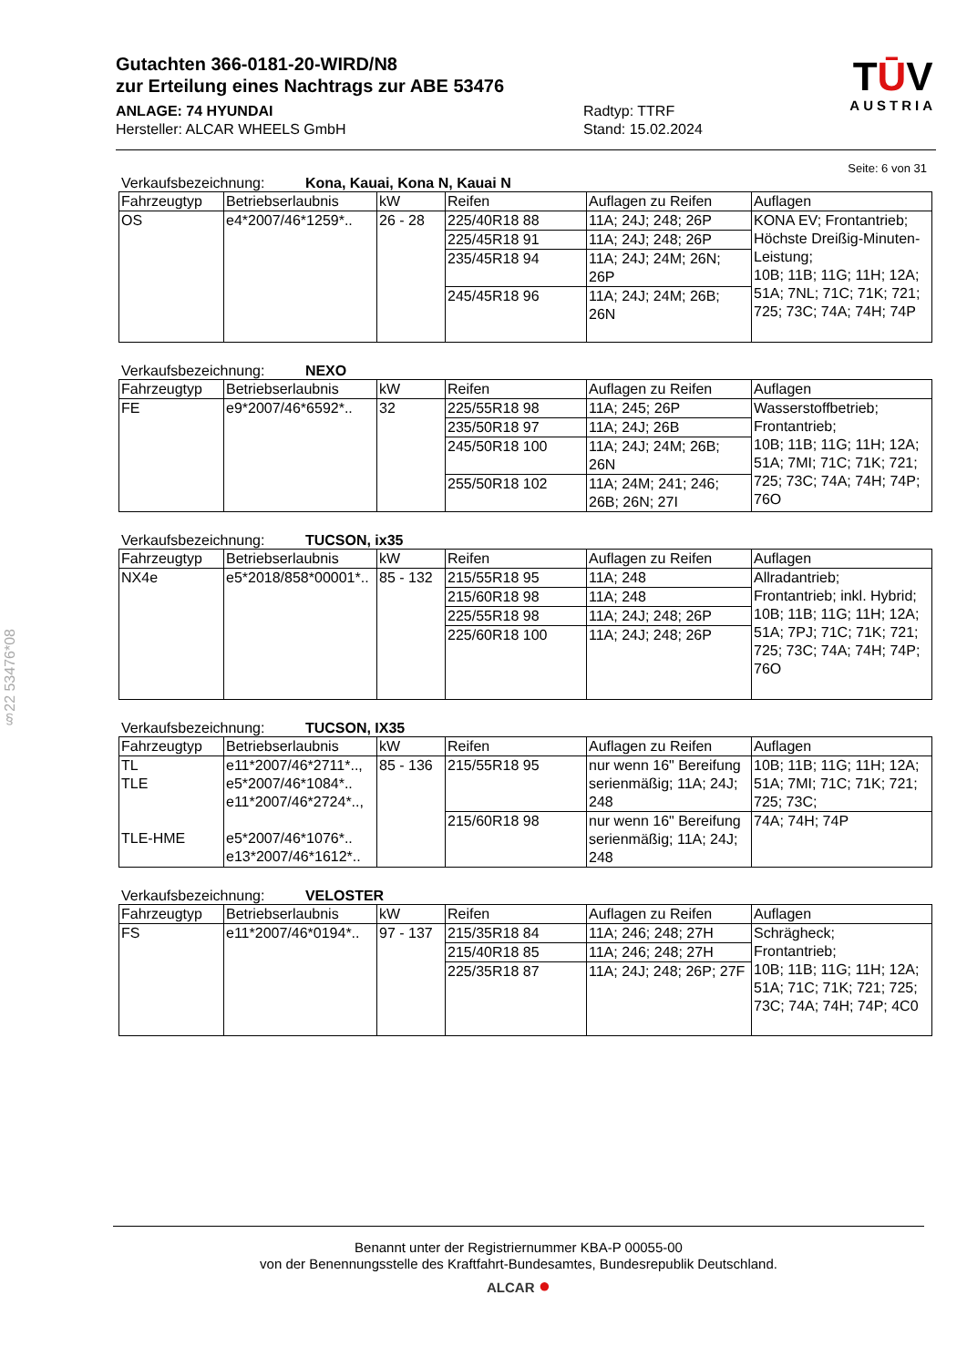§22 53476*08
Gutachten 366-0181-20-WIRD/N8
zur Erteilung eines Nachtrags zur ABE 53476
ANLAGE: 74 HYUNDAI
Hersteller: ALCAR WHEELS GmbH
Radtyp: TTRF
Stand: 15.02.2024
TŪV
AUSTRIA
Seite: 6 von 31
Verkaufsbezeichnung: Kona, Kauai, Kona N, Kauai N
| Fahrzeugtyp | Betriebserlaubnis | kW | Reifen | Auflagen zu Reifen | Auflagen |
| --- | --- | --- | --- | --- | --- |
| OS | e4*2007/46*1259*.. | 26 - 28 | 225/40R18 88 | 11A; 24J; 248; 26P | KONA EV; Frontantrieb; Höchste Dreißig-Minuten-Leistung; 10B; 11B; 11G; 11H; 12A; 51A; 7NL; 71C; 71K; 721; 725; 73C; 74A; 74H; 74P |
| | | | 225/45R18 91 | 11A; 24J; 248; 26P | |
| | | | 235/45R18 94 | 11A; 24J; 24M; 26N; 26P | |
| | | | 245/45R18 96 | 11A; 24J; 24M; 26B; 26N | |
Verkaufsbezeichnung: NEXO
| Fahrzeugtyp | Betriebserlaubnis | kW | Reifen | Auflagen zu Reifen | Auflagen |
| --- | --- | --- | --- | --- | --- |
| FE | e9*2007/46*6592*.. | 32 | 225/55R18 98 | 11A; 245; 26P | Wasserstoffbetrieb; Frontantrieb; 10B; 11B; 11G; 11H; 12A; 51A; 7MI; 71C; 71K; 721; 725; 73C; 74A; 74H; 74P; 76O |
| | | | 235/50R18 97 | 11A; 24J; 26B | |
| | | | 245/50R18 100 | 11A; 24J; 24M; 26B; 26N | |
| | | | 255/50R18 102 | 11A; 24M; 241; 246; 26B; 26N; 27I | |
Verkaufsbezeichnung: TUCSON, ix35
| Fahrzeugtyp | Betriebserlaubnis | kW | Reifen | Auflagen zu Reifen | Auflagen |
| --- | --- | --- | --- | --- | --- |
| NX4e | e5*2018/858*00001*.. | 85 - 132 | 215/55R18 95 | 11A; 248 | Allradantrieb; Frontantrieb; inkl. Hybrid; 10B; 11B; 11G; 11H; 12A; 51A; 7PJ; 71C; 71K; 721; 725; 73C; 74A; 74H; 74P; 76O |
| | | | 215/60R18 98 | 11A; 248 | |
| | | | 225/55R18 98 | 11A; 24J; 248; 26P | |
| | | | 225/60R18 100 | 11A; 24J; 248; 26P | |
Verkaufsbezeichnung: TUCSON, IX35
| Fahrzeugtyp | Betriebserlaubnis | kW | Reifen | Auflagen zu Reifen | Auflagen |
| --- | --- | --- | --- | --- | --- |
| TL TLE TLE-HME | e11*2007/46*2711*.., e5*2007/46*1084*.. e11*2007/46*2724*.., e5*2007/46*1076*.. e13*2007/46*1612*.. | 85 - 136 | 215/55R18 95 | nur wenn 16" Bereifung serienmäßig; 11A; 24J; 248 | 10B; 11B; 11G; 11H; 12A; 51A; 7MI; 71C; 71K; 721; 725; 73C; |
| | | | 215/60R18 98 | nur wenn 16" Bereifung serienmäßig; 11A; 24J; 248 | 74A; 74H; 74P |
Verkaufsbezeichnung: VELOSTER
| Fahrzeugtyp | Betriebserlaubnis | kW | Reifen | Auflagen zu Reifen | Auflagen |
| --- | --- | --- | --- | --- | --- |
| FS | e11*2007/46*0194*.. | 97 - 137 | 215/35R18 84 | 11A; 246; 248; 27H | Schrägheck; Frontantrieb; 10B; 11B; 11G; 11H; 12A; 51A; 71C; 71K; 721; 725; 73C; 74A; 74H; 74P; 4C0 |
| | | | 215/40R18 85 | 11A; 246; 248; 27H | |
| | | | 225/35R18 87 | 11A; 24J; 248; 26P; 27F | |
Benannt unter der Registriernummer KBA-P 00055-00
von der Benennungsstelle des Kraftfahrt-Bundesamtes, Bundesrepublik Deutschland.
ALCAR ●